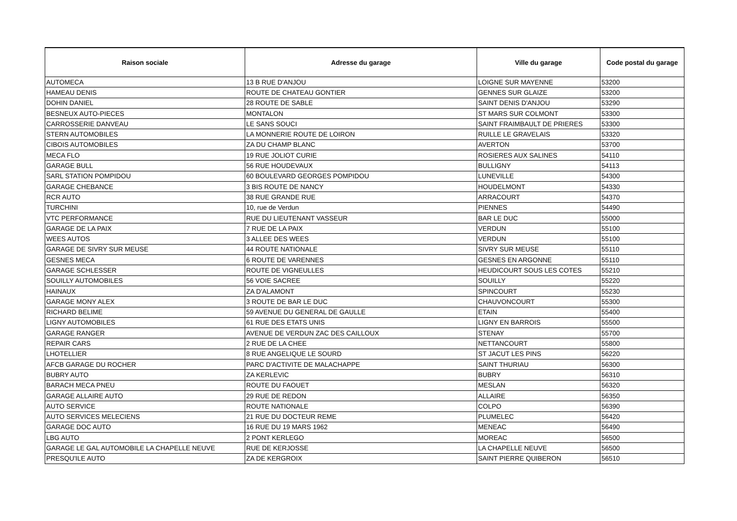| Raison sociale | Adresse du garage | Ville du garage | Code postal du garage |
| --- | --- | --- | --- |
| AUTOMECA | 13 B RUE D'ANJOU | LOIGNE SUR MAYENNE | 53200 |
| HAMEAU DENIS | ROUTE DE CHATEAU GONTIER | GENNES SUR GLAIZE | 53200 |
| DOHIN DANIEL | 28 ROUTE DE SABLE | SAINT DENIS D'ANJOU | 53290 |
| BESNEUX AUTO-PIECES | MONTALON | ST MARS SUR COLMONT | 53300 |
| CARROSSERIE DANVEAU | LE SANS SOUCI | SAINT FRAIMBAULT DE PRIERES | 53300 |
| STERN AUTOMOBILES | LA MONNERIE ROUTE DE LOIRON | RUILLE LE GRAVELAIS | 53320 |
| CIBOIS AUTOMOBILES | ZA DU CHAMP BLANC | AVERTON | 53700 |
| MECA FLO | 19 RUE JOLIOT CURIE | ROSIERES AUX SALINES | 54110 |
| GARAGE BULL | 56 RUE HOUDEVAUX | BULLIGNY | 54113 |
| SARL STATION POMPIDOU | 60 BOULEVARD GEORGES POMPIDOU | LUNEVILLE | 54300 |
| GARAGE CHEBANCE | 3 BIS ROUTE DE NANCY | HOUDELMONT | 54330 |
| RCR AUTO | 38 RUE GRANDE RUE | ARRACOURT | 54370 |
| TURCHINI | 10, rue de Verdun | PIENNES | 54490 |
| VTC PERFORMANCE | RUE DU LIEUTENANT VASSEUR | BAR LE DUC | 55000 |
| GARAGE DE LA PAIX | 7 RUE DE LA PAIX | VERDUN | 55100 |
| WEES AUTOS | 3 ALLEE DES WEES | VERDUN | 55100 |
| GARAGE DE SIVRY SUR MEUSE | 44 ROUTE NATIONALE | SIVRY SUR MEUSE | 55110 |
| GESNES MECA | 6 ROUTE DE VARENNES | GESNES EN ARGONNE | 55110 |
| GARAGE SCHLESSER | ROUTE DE VIGNEULLES | HEUDICOURT SOUS LES COTES | 55210 |
| SOUILLY AUTOMOBILES | 56 VOIE SACREE | SOUILLY | 55220 |
| HAINAUX | ZA D'ALAMONT | SPINCOURT | 55230 |
| GARAGE MONY ALEX | 3 ROUTE DE BAR LE DUC | CHAUVONCOURT | 55300 |
| RICHARD BELIME | 59 AVENUE DU GENERAL DE GAULLE | ETAIN | 55400 |
| LIGNY AUTOMOBILES | 61 RUE DES ETATS UNIS | LIGNY EN BARROIS | 55500 |
| GARAGE RANGER | AVENUE DE VERDUN ZAC DES CAILLOUX | STENAY | 55700 |
| REPAIR CARS | 2 RUE DE LA CHEE | NETTANCOURT | 55800 |
| LHOTELLIER | 8 RUE ANGELIQUE LE SOURD | ST JACUT LES PINS | 56220 |
| AFCB GARAGE DU ROCHER | PARC D'ACTIVITE DE MALACHAPPE | SAINT THURIAU | 56300 |
| BUBRY AUTO | ZA KERLEVIC | BUBRY | 56310 |
| BARACH MECA PNEU | ROUTE DU FAOUET | MESLAN | 56320 |
| GARAGE ALLAIRE AUTO | 29 RUE DE REDON | ALLAIRE | 56350 |
| AUTO SERVICE | ROUTE NATIONALE | COLPO | 56390 |
| AUTO SERVICES MELECIENS | 21 RUE DU DOCTEUR REME | PLUMELEC | 56420 |
| GARAGE DOC AUTO | 16 RUE DU 19 MARS 1962 | MENEAC | 56490 |
| LBG AUTO | 2 PONT KERLEGO | MOREAC | 56500 |
| GARAGE LE GAL AUTOMOBILE LA CHAPELLE NEUVE | RUE DE KERJOSSE | LA CHAPELLE NEUVE | 56500 |
| PRESQU'ILE AUTO | ZA DE KERGROIX | SAINT PIERRE QUIBERON | 56510 |